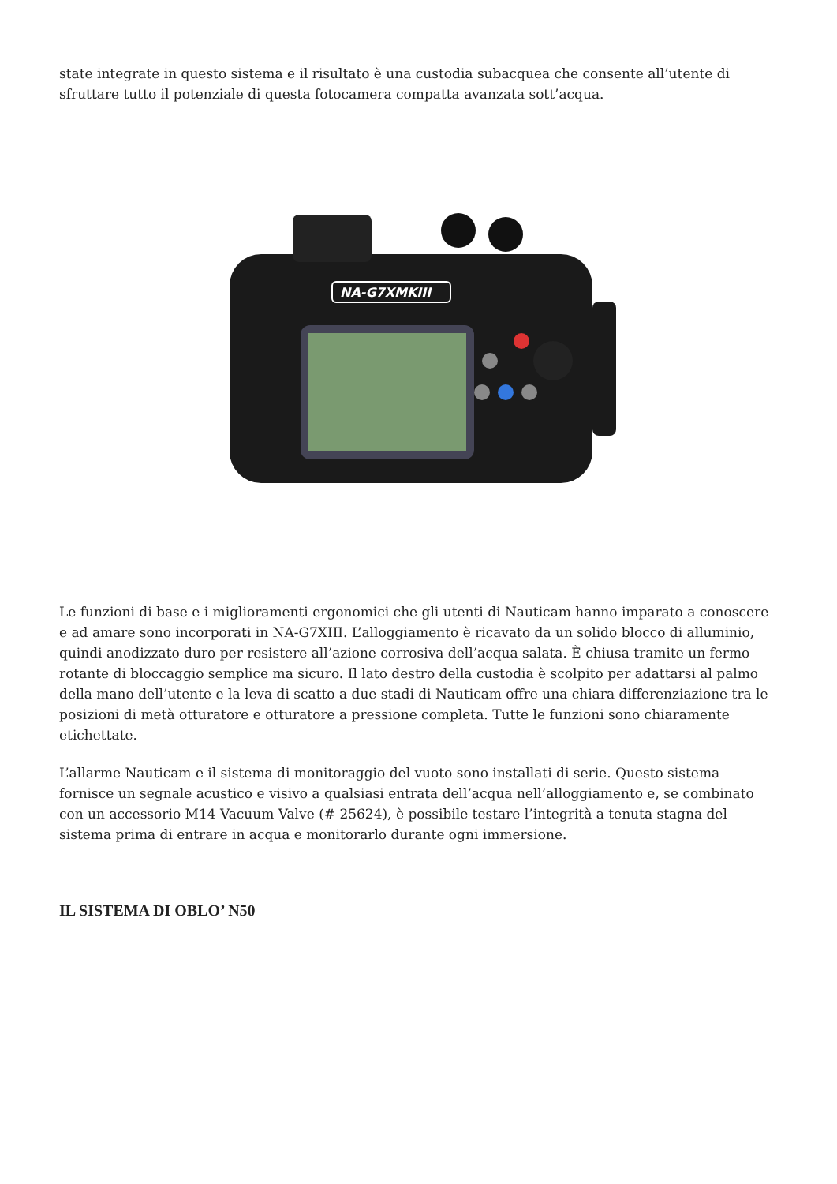state integrate in questo sistema e il risultato è una custodia subacquea che consente all’utente di sfruttare tutto il potenziale di questa fotocamera compatta avanzata sott’acqua.
NA-G7XMKIII
Le funzioni di base e i miglioramenti ergonomici che gli utenti di Nauticam hanno imparato a conoscere e ad amare sono incorporati in NA-G7XIII. L’alloggiamento è ricavato da un solido blocco di alluminio, quindi anodizzato duro per resistere all’azione corrosiva dell’acqua salata. È chiusa tramite un fermo rotante di bloccaggio semplice ma sicuro. Il lato destro della custodia è scolpito per adattarsi al palmo della mano dell’utente e la leva di scatto a due stadi di Nauticam offre una chiara differenziazione tra le posizioni di metà otturatore e otturatore a pressione completa. Tutte le funzioni sono chiaramente etichettate.
L’allarme Nauticam e il sistema di monitoraggio del vuoto sono installati di serie. Questo sistema fornisce un segnale acustico e visivo a qualsiasi entrata dell’acqua nell’alloggiamento e, se combinato con un accessorio M14 Vacuum Valve (# 25624), è possibile testare l’integrità a tenuta stagna del sistema prima di entrare in acqua e monitorarlo durante ogni immersione.
IL SISTEMA DI OBLO’ N50